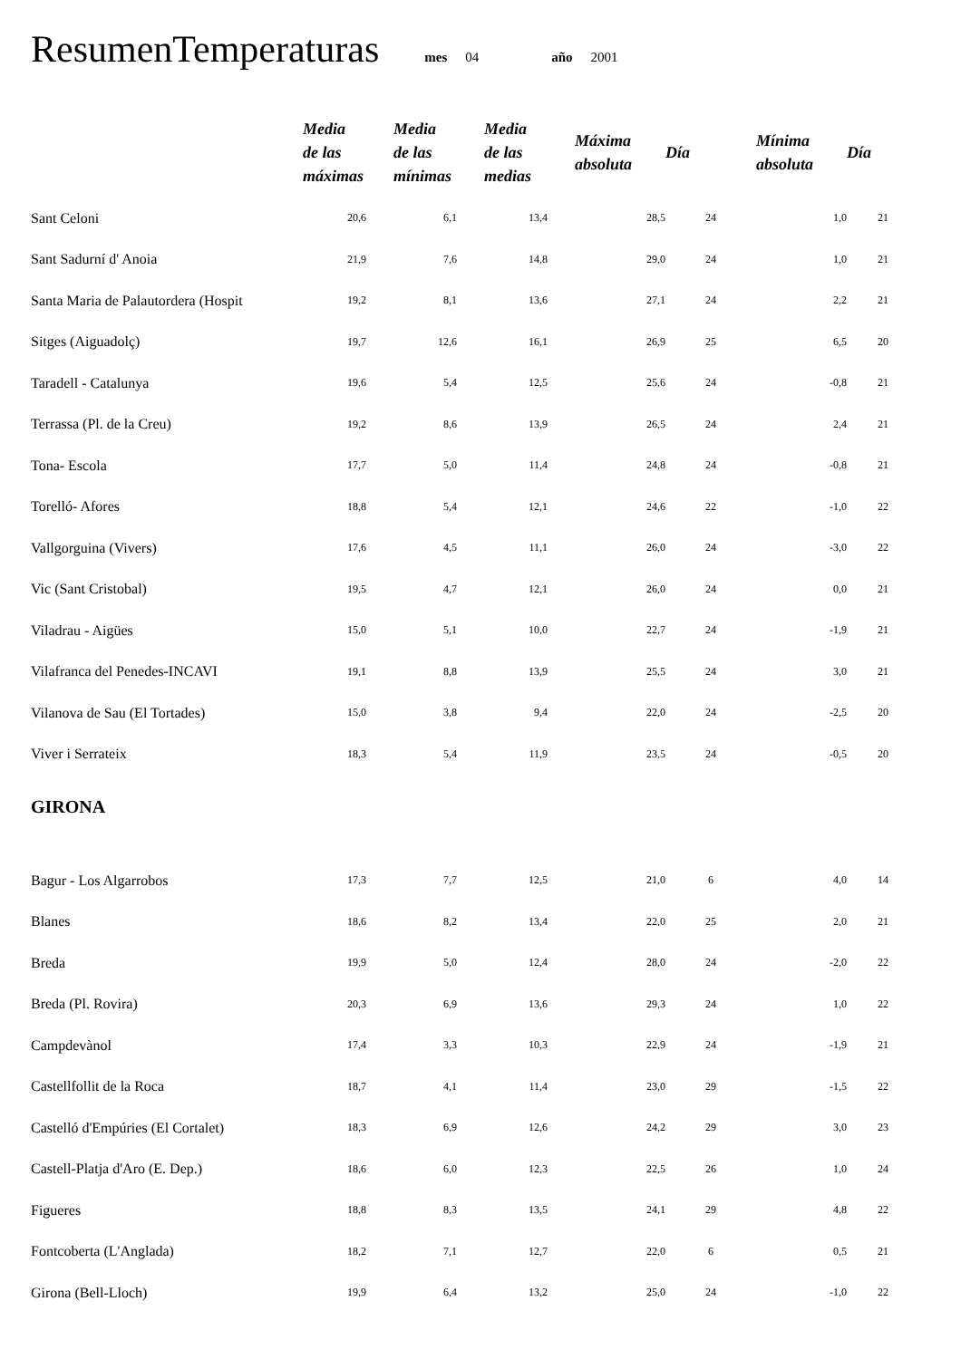ResumenTemperaturas
mes 04 año 2001
| | Media de las máximas | Media de las mínimas | Media de las medias | Máxima absoluta | Día | Mínima absoluta | Día |
| --- | --- | --- | --- | --- | --- | --- | --- |
| Sant Celoni | 20,6 | 6,1 | 13,4 | 28,5 | 24 | 1,0 | 21 |
| Sant Sadurní d' Anoia | 21,9 | 7,6 | 14,8 | 29,0 | 24 | 1,0 | 21 |
| Santa Maria de Palautordera (Hospit | 19,2 | 8,1 | 13,6 | 27,1 | 24 | 2,2 | 21 |
| Sitges (Aiguadolç) | 19,7 | 12,6 | 16,1 | 26,9 | 25 | 6,5 | 20 |
| Taradell - Catalunya | 19,6 | 5,4 | 12,5 | 25,6 | 24 | -0,8 | 21 |
| Terrassa (Pl. de la Creu) | 19,2 | 8,6 | 13,9 | 26,5 | 24 | 2,4 | 21 |
| Tona- Escola | 17,7 | 5,0 | 11,4 | 24,8 | 24 | -0,8 | 21 |
| Torelló- Afores | 18,8 | 5,4 | 12,1 | 24,6 | 22 | -1,0 | 22 |
| Vallgorguina (Vivers) | 17,6 | 4,5 | 11,1 | 26,0 | 24 | -3,0 | 22 |
| Vic (Sant Cristobal) | 19,5 | 4,7 | 12,1 | 26,0 | 24 | 0,0 | 21 |
| Viladrau - Aigües | 15,0 | 5,1 | 10,0 | 22,7 | 24 | -1,9 | 21 |
| Vilafranca del Penedes-INCAVI | 19,1 | 8,8 | 13,9 | 25,5 | 24 | 3,0 | 21 |
| Vilanova de Sau (El Tortades) | 15,0 | 3,8 | 9,4 | 22,0 | 24 | -2,5 | 20 |
| Viver i Serrateix | 18,3 | 5,4 | 11,9 | 23,5 | 24 | -0,5 | 20 |
| GIRONA | | | | | | | |
| Bagur - Los Algarrobos | 17,3 | 7,7 | 12,5 | 21,0 | 6 | 4,0 | 14 |
| Blanes | 18,6 | 8,2 | 13,4 | 22,0 | 25 | 2,0 | 21 |
| Breda | 19,9 | 5,0 | 12,4 | 28,0 | 24 | -2,0 | 22 |
| Breda (Pl. Rovira) | 20,3 | 6,9 | 13,6 | 29,3 | 24 | 1,0 | 22 |
| Campdevànol | 17,4 | 3,3 | 10,3 | 22,9 | 24 | -1,9 | 21 |
| Castellfollit de la Roca | 18,7 | 4,1 | 11,4 | 23,0 | 29 | -1,5 | 22 |
| Castelló d'Empúries (El Cortalet) | 18,3 | 6,9 | 12,6 | 24,2 | 29 | 3,0 | 23 |
| Castell-Platja d'Aro (E. Dep.) | 18,6 | 6,0 | 12,3 | 22,5 | 26 | 1,0 | 24 |
| Figueres | 18,8 | 8,3 | 13,5 | 24,1 | 29 | 4,8 | 22 |
| Fontcoberta (L'Anglada) | 18,2 | 7,1 | 12,7 | 22,0 | 6 | 0,5 | 21 |
| Girona (Bell-Lloch) | 19,9 | 6,4 | 13,2 | 25,0 | 24 | -1,0 | 22 |